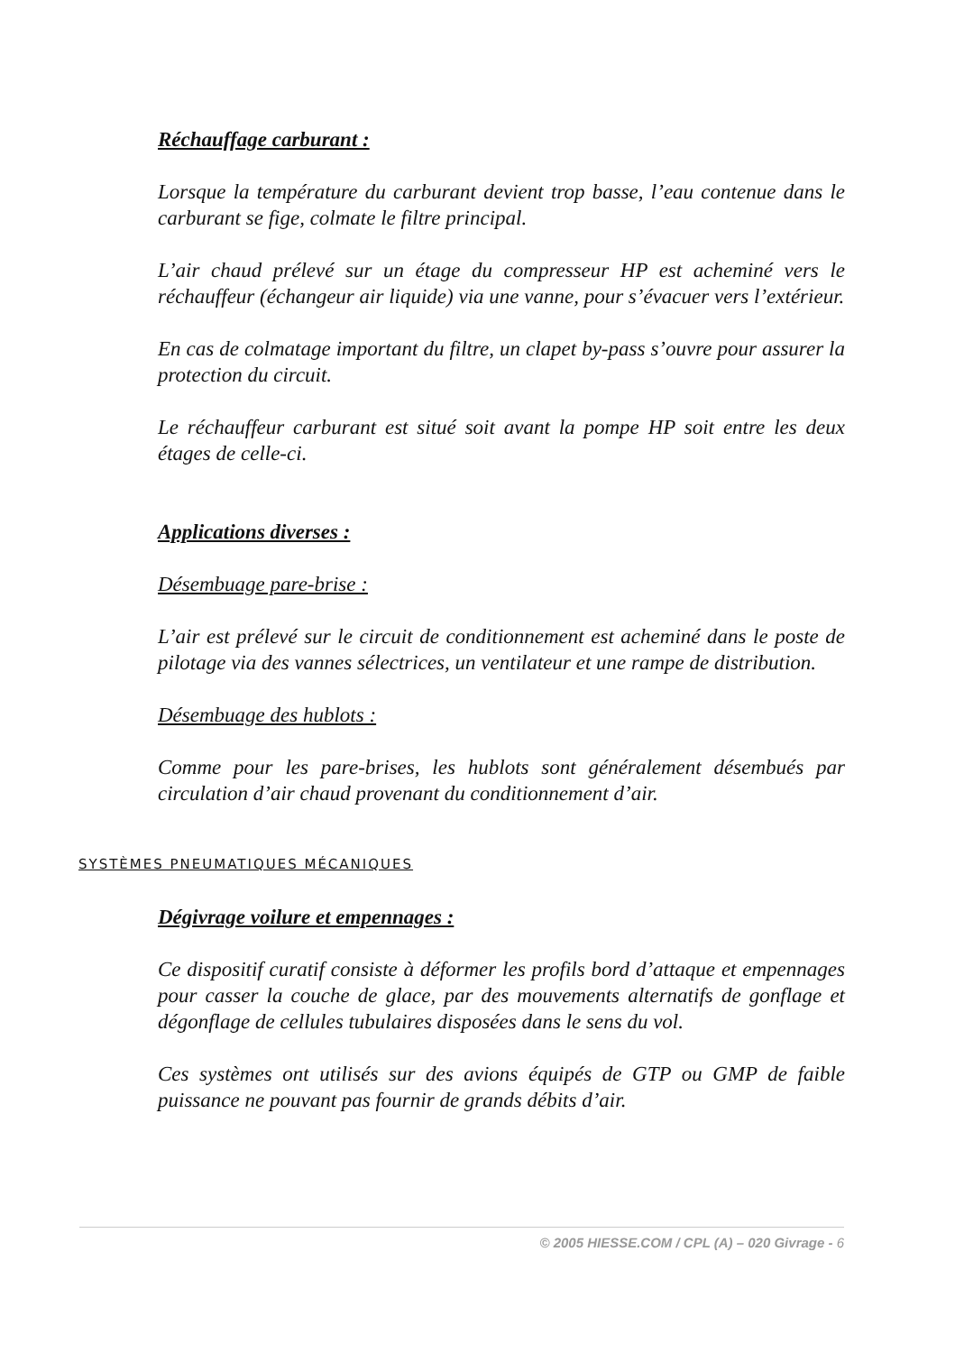Réchauffage carburant :
Lorsque la température du carburant devient trop basse, l’eau contenue dans le carburant se fige, colmate le filtre principal.
L’air chaud prélevé sur un étage du compresseur HP est acheminé vers le réchauffeur (échangeur air liquide) via une vanne, pour s’évacuer vers l’extérieur.
En cas de colmatage important du filtre, un clapet by-pass s’ouvre pour assurer la protection du circuit.
Le réchauffeur carburant est situé soit avant la pompe HP soit entre les deux étages de celle-ci.
Applications diverses :
Désembuage pare-brise :
L’air est prélevé sur le circuit de conditionnement est acheminé dans le poste de pilotage via des vannes sélectrices, un ventilateur et une rampe de distribution.
Désembuage des hublots :
Comme pour les pare-brises, les hublots sont généralement désembués par circulation d’air chaud provenant du conditionnement d’air.
SYSTÈMES PNEUMATIQUES MÉCANIQUES
Dégivrage voilure et empennages :
Ce dispositif curatif consiste à déformer les profils bord d’attaque et empennages pour casser la couche de glace, par des mouvements alternatifs de gonflage et dégonflage de cellules tubulaires disposées dans le sens du vol.
Ces systèmes ont utilisés sur des avions équipés de GTP ou GMP de faible puissance ne pouvant pas fournir de grands débits d’air.
© 2005 HIESSE.COM / CPL (A) – 020 Givrage - 6